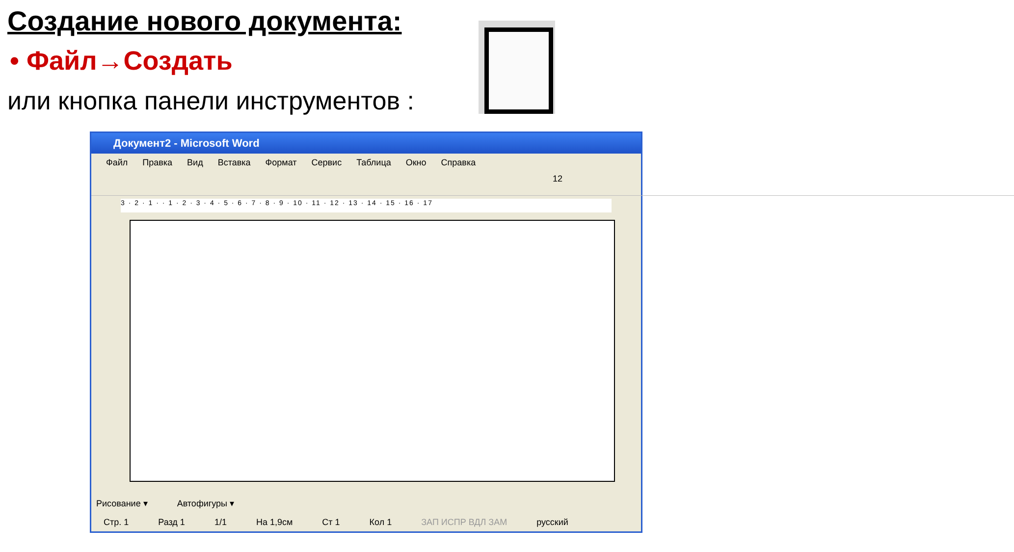Создание нового документа:
• Файл→Создать
или кнопка панели инструментов :
Документ2 - Microsoft Word
Файл Правка Вид Вставка Формат Сервис Таблица Окно Справка
12
3 · 2 · 1 · · 1 · 2 · 3 · 4 · 5 · 6 · 7 · 8 · 9 · 10 · 11 · 12 · 13 · 14 · 15 · 16 · 17
Рисование ▾ Автофигуры ▾
Стр. 1 Разд 1 1/1 На 1,9см Ст 1 Кол 1 ЗАП ИСПР ВДЛ ЗАМ русский